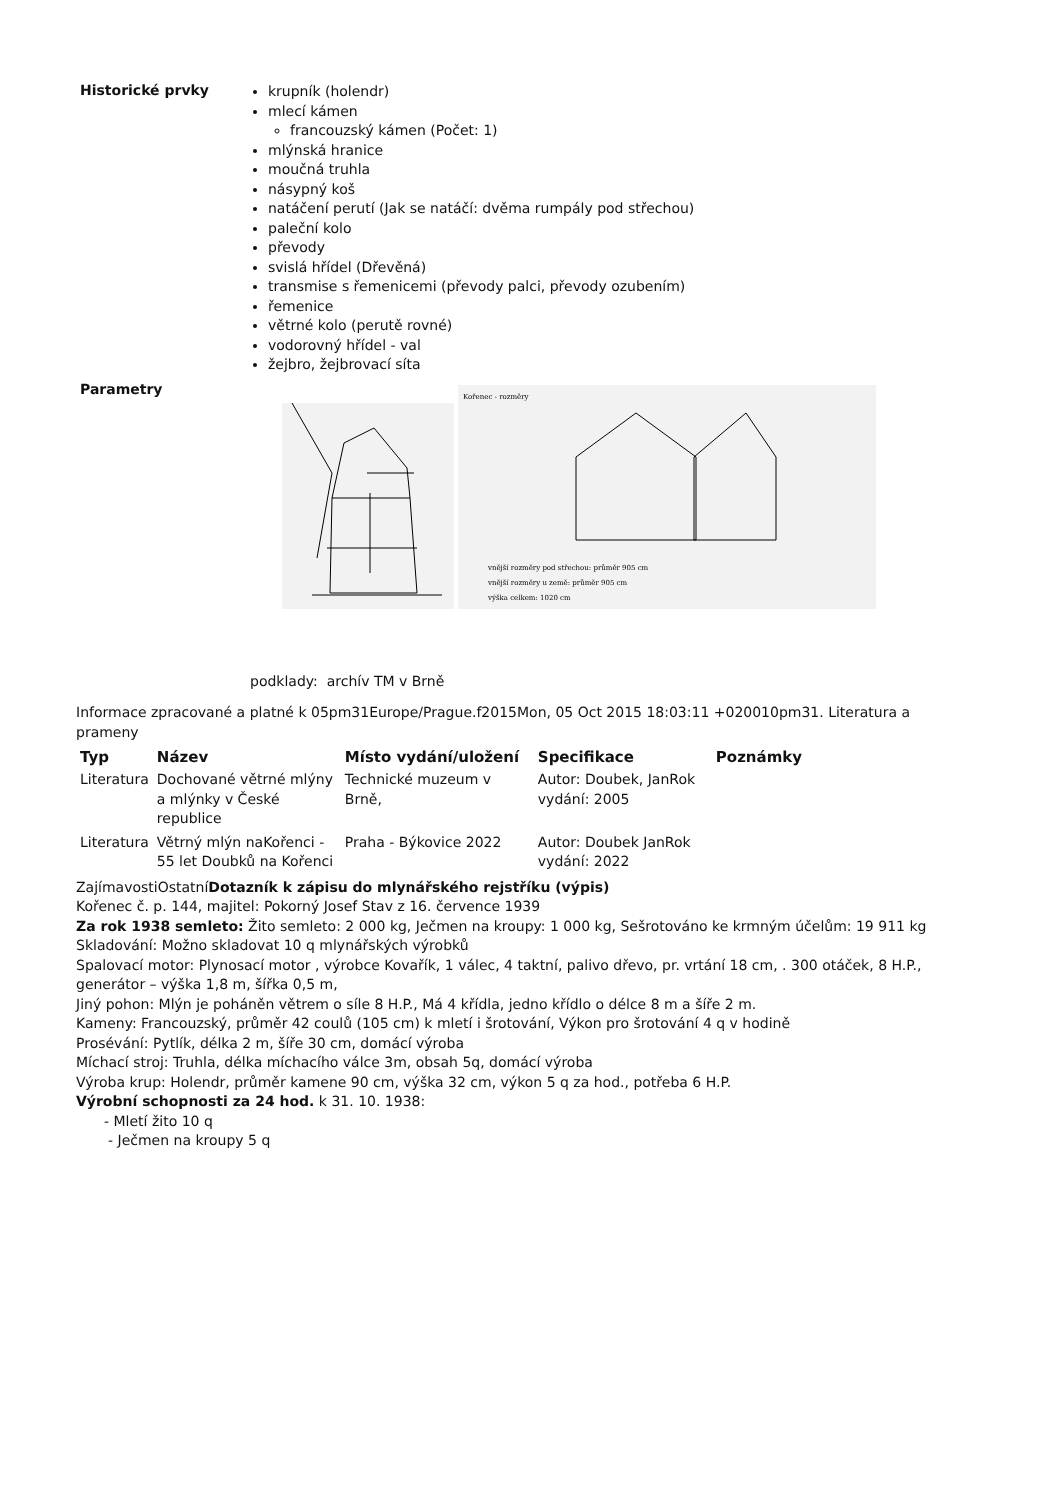Historické prvky
krupník (holendr)
mlecí kámen
francouzský kámen (Počet: 1)
mlýnská hranice
moučná truhla
násypný koš
natáčení perutí (Jak se natáčí: dvěma rumpály pod střechou)
paleční kolo
převody
svislá hřídel (Dřevěná)
transmise s řemenicemi (převody palci, převody ozubením)
řemenice
větrné kolo (perutě rovné)
vodorovný hřídel - val
žejbro, žejbrovací síta
Parametry
Kořenec - rozměry
vnější rozměry pod střechou: průměr 905 cm
vnější rozměry u země: průměr 905 cm
výška celkem: 1020 cm
podklady: archív TM v Brně
Informace zpracované a platné k 05pm31Europe/Prague.f2015Mon, 05 Oct 2015 18:03:11 +020010pm31. Literatura a prameny
| Typ | Název | Místo vydání/uložení | Specifikace | Poznámky |
| --- | --- | --- | --- | --- |
| Literatura | Dochované větrné mlýny a mlýnky v České republice | Technické muzeum v Brně, | Autor: Doubek, JanRok vydání: 2005 | |
| Literatura | Větrný mlýn naKořenci - 55 let Doubků na Kořenci | Praha - Býkovice 2022 | Autor: Doubek JanRok vydání: 2022 | |
ZajímavostiOstatníDotazník k zápisu do mlynářského rejstříku (výpis)
Kořenec č. p. 144, majitel: Pokorný Josef Stav z 16. července 1939
Za rok 1938 semleto: Žito semleto: 2 000 kg, Ječmen na kroupy: 1 000 kg, Sešrotováno ke krmným účelům: 19 911 kg
Skladování: Možno skladovat 10 q mlynářských výrobků
Spalovací motor: Plynosací motor , výrobce Kovařík, 1 válec, 4 taktní, palivo dřevo, pr. vrtání 18 cm, . 300 otáček, 8 H.P., generátor – výška 1,8 m, šířka 0,5 m,
Jiný pohon: Mlýn je poháněn větrem o síle 8 H.P., Má 4 křídla, jedno křídlo o délce 8 m a šíře 2 m.
Kameny: Francouzský, průměr 42 coulů (105 cm) k mletí i šrotování, Výkon pro šrotování 4 q v hodině
Prosévání: Pytlík, délka 2 m, šíře 30 cm, domácí výroba
Míchací stroj: Truhla, délka míchacího válce 3m, obsah 5q, domácí výroba
Výroba krup: Holendr, průměr kamene 90 cm, výška 32 cm, výkon 5 q za hod., potřeba 6 H.P.
Výrobní schopnosti za 24 hod. k 31. 10. 1938:
- Mletí žito 10 q
- Ječmen na kroupy 5 q